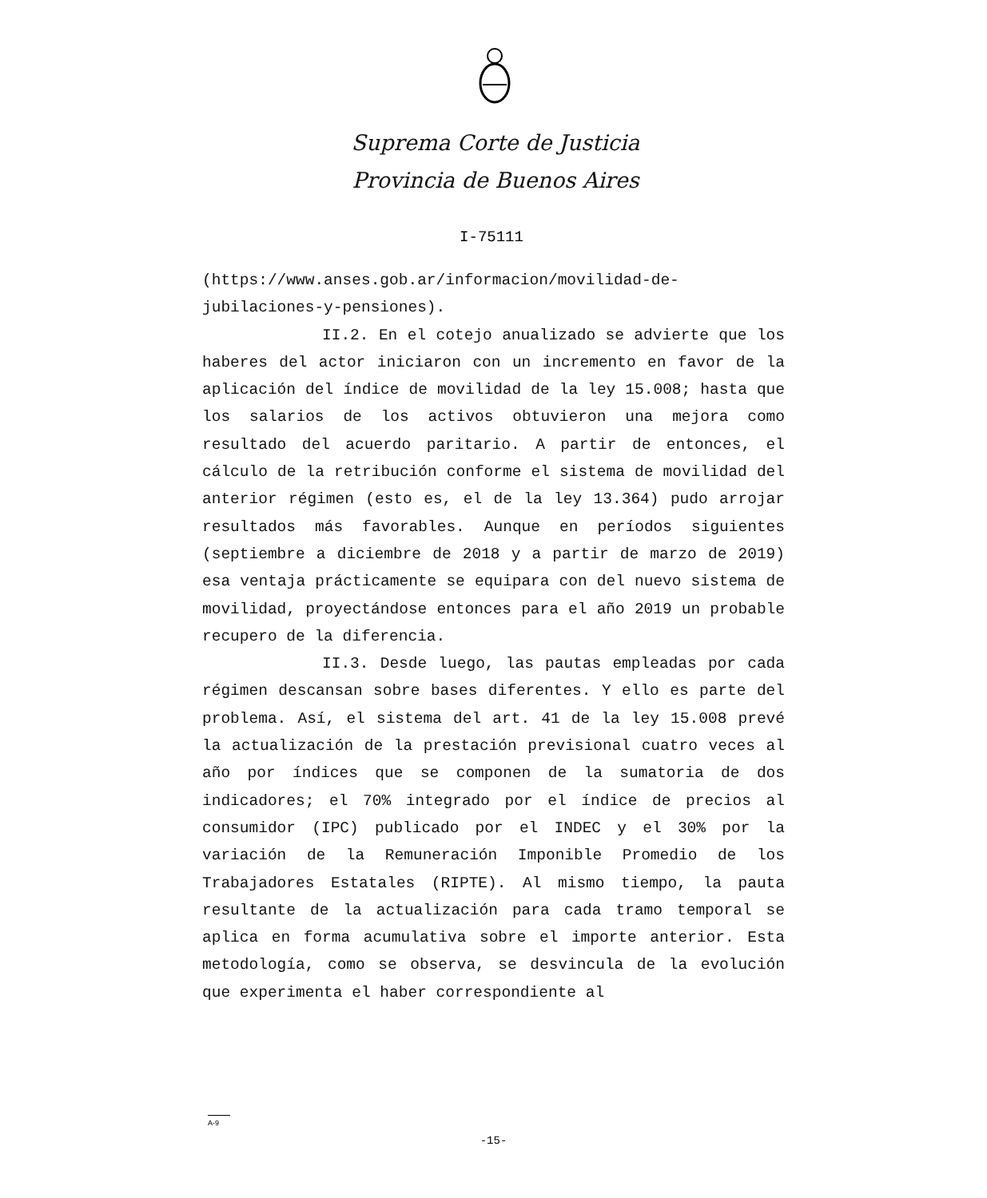Suprema Corte de Justicia
Provincia de Buenos Aires
I-75111
(https://www.anses.gob.ar/informacion/movilidad-de-jubilaciones-y-pensiones).
II.2. En el cotejo anualizado se advierte que los haberes del actor iniciaron con un incremento en favor de la aplicación del índice de movilidad de la ley 15.008; hasta que los salarios de los activos obtuvieron una mejora como resultado del acuerdo paritario. A partir de entonces, el cálculo de la retribución conforme el sistema de movilidad del anterior régimen (esto es, el de la ley 13.364) pudo arrojar resultados más favorables. Aunque en períodos siguientes (septiembre a diciembre de 2018 y a partir de marzo de 2019) esa ventaja prácticamente se equipara con del nuevo sistema de movilidad, proyectándose entonces para el año 2019 un probable recupero de la diferencia.
II.3. Desde luego, las pautas empleadas por cada régimen descansan sobre bases diferentes. Y ello es parte del problema. Así, el sistema del art. 41 de la ley 15.008 prevé la actualización de la prestación previsional cuatro veces al año por índices que se componen de la sumatoria de dos indicadores; el 70% integrado por el índice de precios al consumidor (IPC) publicado por el INDEC y el 30% por la variación de la Remuneración Imponible Promedio de los Trabajadores Estatales (RIPTE). Al mismo tiempo, la pauta resultante de la actualización para cada tramo temporal se aplica en forma acumulativa sobre el importe anterior. Esta metodología, como se observa, se desvincula de la evolución que experimenta el haber correspondiente al
A-9
-15-